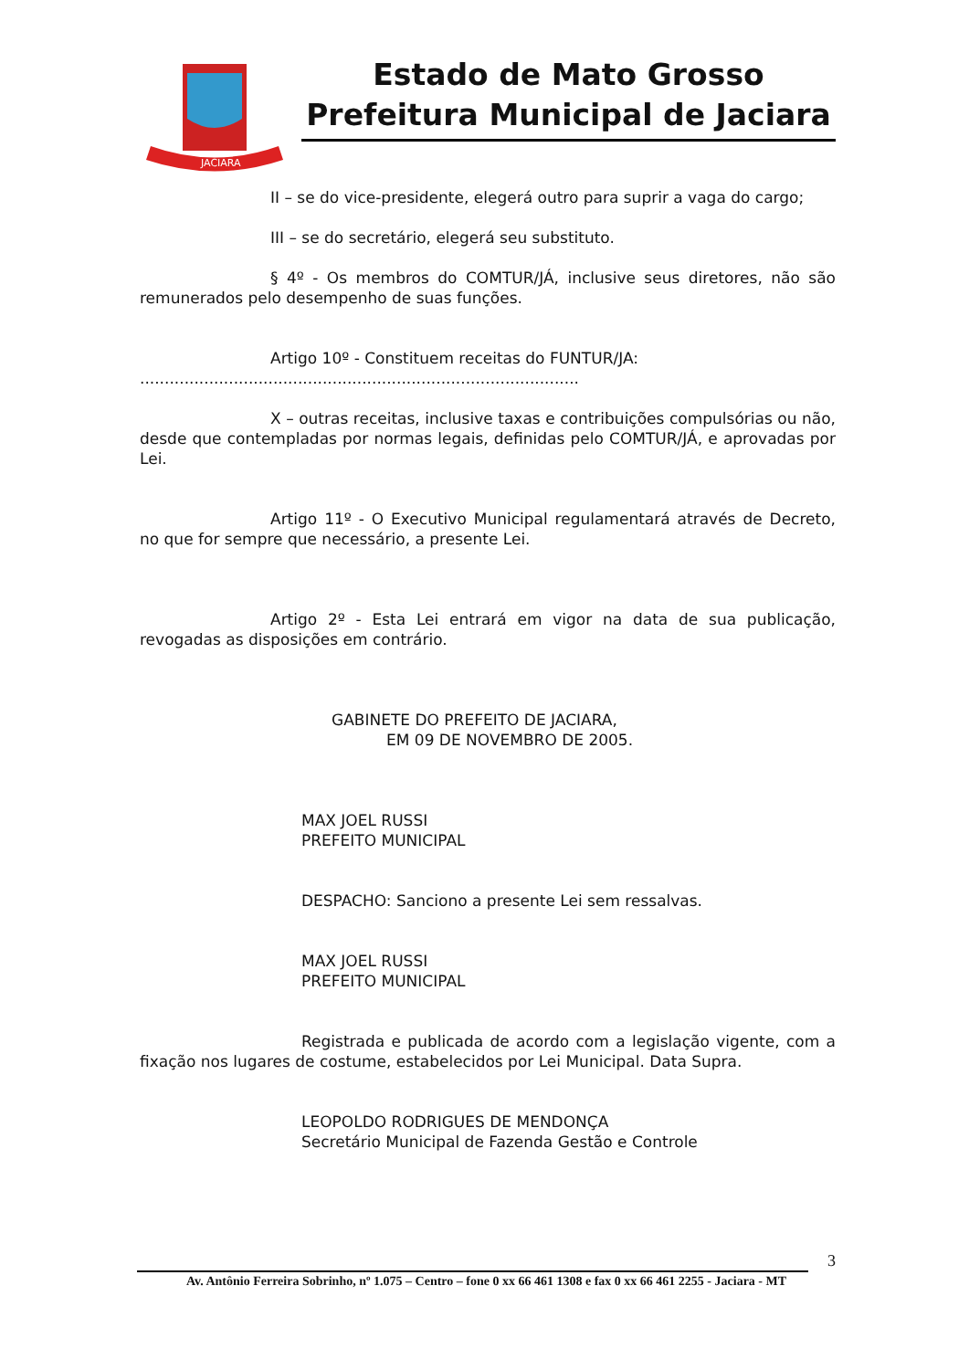JACIARA
Estado de Mato Grosso
Prefeitura Municipal de Jaciara
II – se do vice-presidente, elegerá outro para suprir a vaga do cargo;
III – se do secretário, elegerá seu substituto.
§ 4º - Os membros do COMTUR/JÁ, inclusive seus diretores, não são remunerados pelo desempenho de suas funções.
Artigo 10º - Constituem receitas do FUNTUR/JA:
.........................................................................................
X – outras receitas, inclusive taxas e contribuições compulsórias ou não, desde que contempladas por normas legais, definidas pelo COMTUR/JÁ, e aprovadas por Lei.
Artigo 11º - O Executivo Municipal regulamentará através de Decreto, no que for sempre que necessário, a presente Lei.
Artigo 2º - Esta Lei entrará em vigor na data de sua publicação, revogadas as disposições em contrário.
GABINETE DO PREFEITO DE JACIARA,
EM 09 DE NOVEMBRO DE 2005.
MAX JOEL RUSSI
PREFEITO MUNICIPAL
DESPACHO: Sanciono a presente Lei sem ressalvas.
MAX JOEL RUSSI
PREFEITO MUNICIPAL
Registrada e publicada de acordo com a legislação vigente, com a fixação nos lugares de costume, estabelecidos por Lei Municipal. Data Supra.
LEOPOLDO RODRIGUES DE MENDONÇA
Secretário Municipal de Fazenda Gestão e Controle
3
Av. Antônio Ferreira Sobrinho, nº 1.075 – Centro – fone 0 xx 66 461 1308 e fax 0 xx 66 461 2255 - Jaciara - MT